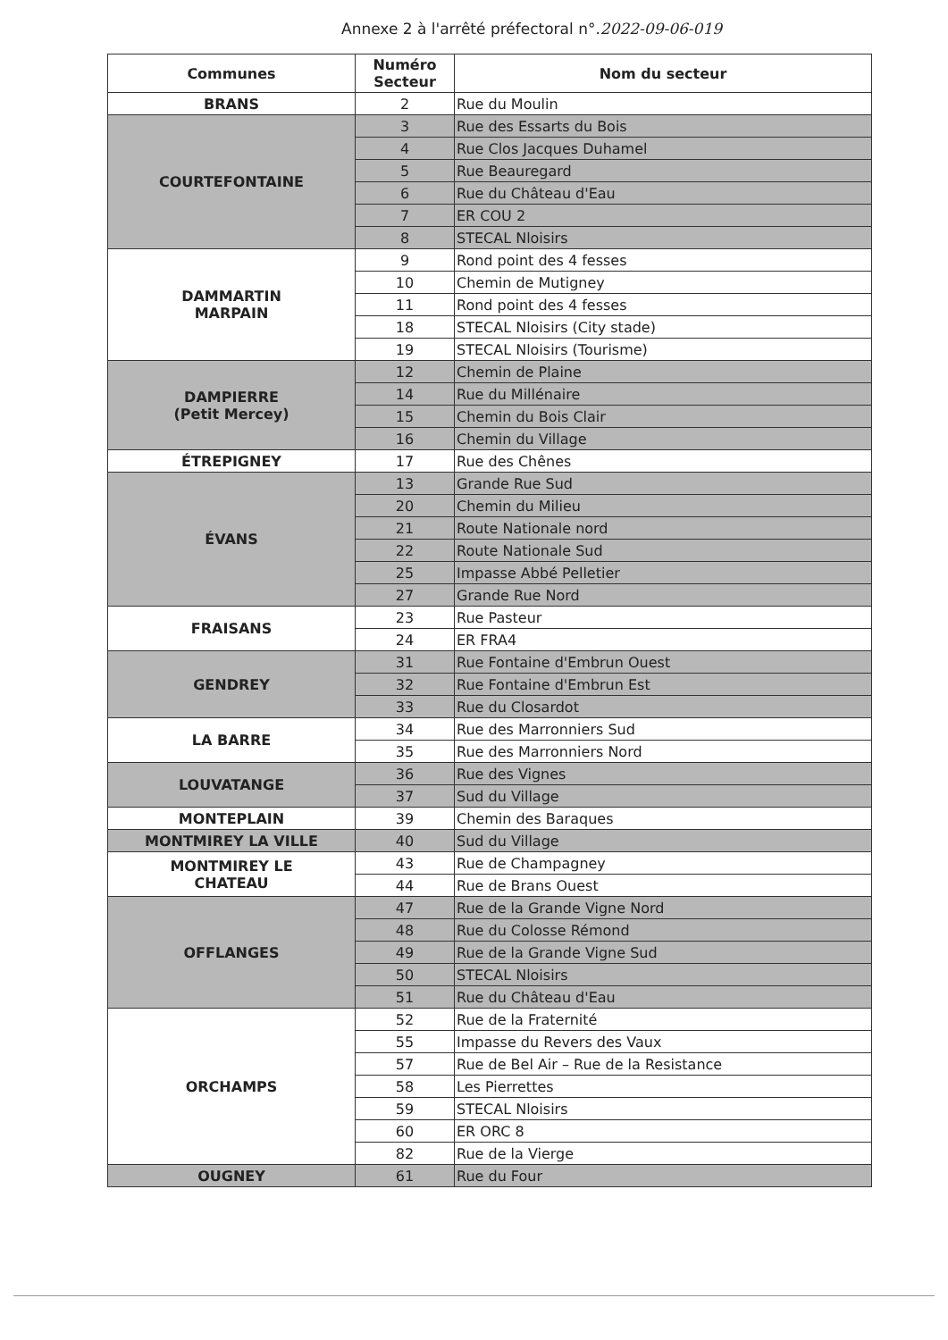Annexe 2 à l'arrêté préfectoral n°.2022-09-06-019
| Communes | Numéro Secteur | Nom du secteur |
| --- | --- | --- |
| BRANS | 2 | Rue du Moulin |
| COURTEFONTAINE | 3 | Rue des Essarts du Bois |
| | 4 | Rue Clos Jacques Duhamel |
| | 5 | Rue Beauregard |
| | 6 | Rue du Château d'Eau |
| | 7 | ER COU 2 |
| | 8 | STECAL Nloisirs |
| DAMMARTIN MARPAIN | 9 | Rond point des 4 fesses |
| | 10 | Chemin de Mutigney |
| | 11 | Rond point des 4 fesses |
| | 18 | STECAL Nloisirs (City stade) |
| | 19 | STECAL Nloisirs (Tourisme) |
| DAMPIERRE (Petit Mercey) | 12 | Chemin de Plaine |
| | 14 | Rue du Millénaire |
| | 15 | Chemin du Bois Clair |
| | 16 | Chemin du Village |
| ÉTREPIGNEY | 17 | Rue des Chênes |
| ÉVANS | 13 | Grande Rue Sud |
| | 20 | Chemin du Milieu |
| | 21 | Route Nationale nord |
| | 22 | Route Nationale Sud |
| | 25 | Impasse Abbé Pelletier |
| | 27 | Grande Rue Nord |
| FRAISANS | 23 | Rue Pasteur |
| | 24 | ER FRA4 |
| GENDREY | 31 | Rue Fontaine d'Embrun Ouest |
| | 32 | Rue Fontaine d'Embrun Est |
| | 33 | Rue du Closardot |
| LA BARRE | 34 | Rue des Marronniers Sud |
| | 35 | Rue des Marronniers Nord |
| LOUVATANGE | 36 | Rue des Vignes |
| | 37 | Sud du Village |
| MONTEPLAIN | 39 | Chemin des Baraques |
| MONTMIREY LA VILLE | 40 | Sud du Village |
| MONTMIREY LE CHATEAU | 43 | Rue de Champagney |
| | 44 | Rue de Brans Ouest |
| OFFLANGES | 47 | Rue de la Grande Vigne Nord |
| | 48 | Rue du Colosse Rémond |
| | 49 | Rue de la Grande Vigne Sud |
| | 50 | STECAL Nloisirs |
| | 51 | Rue du Château d'Eau |
| ORCHAMPS | 52 | Rue de la Fraternité |
| | 55 | Impasse du Revers des Vaux |
| | 57 | Rue de Bel Air – Rue de la Resistance |
| | 58 | Les Pierrettes |
| | 59 | STECAL Nloisirs |
| | 60 | ER ORC 8 |
| | 82 | Rue de la Vierge |
| OUGNEY | 61 | Rue du Four |